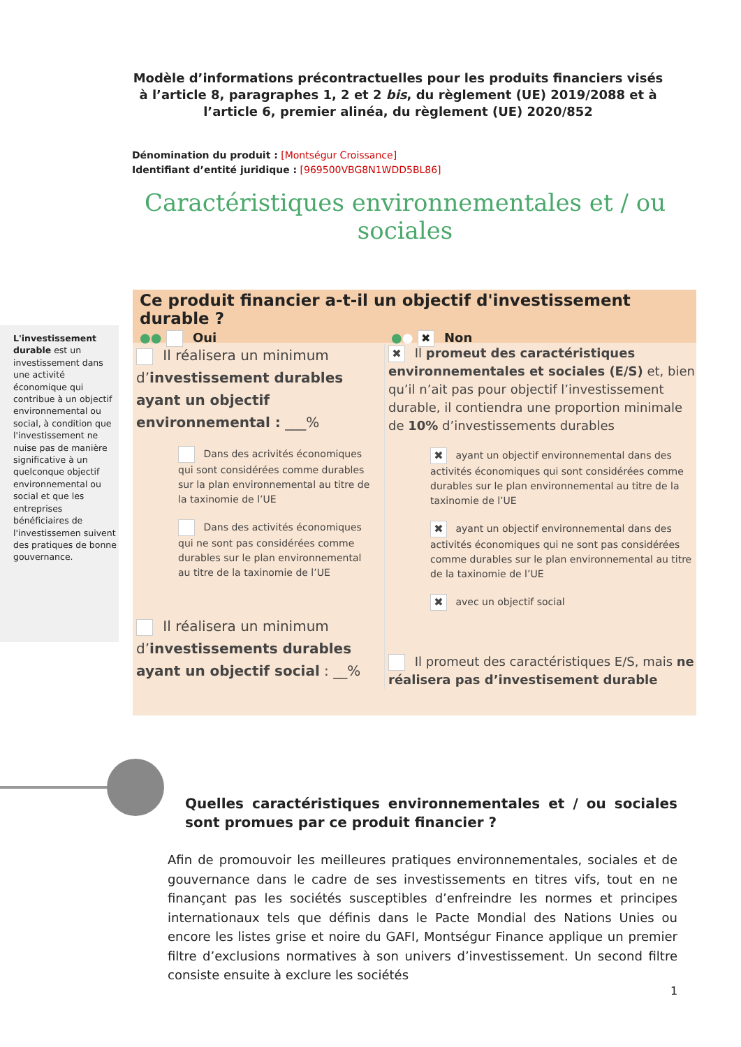Modèle d’informations précontractuelles pour les produits financiers visés à l’article 8, paragraphes 1, 2 et 2 bis, du règlement (UE) 2019/2088 et à l’article 6, premier alinéa, du règlement (UE) 2020/852
Dénomination du produit : [Montségur Croissance]
Identifiant d’entité juridique : [969500VBG8N1WDD5BL86]
Caractéristiques environnementales et / ou sociales
L'investissement durable est un investissement dans une activité économique qui contribue à un objectif environnemental ou social, à condition que l'investissement ne nuise pas de manière significative à un quelconque objectif environnemental ou social et que les entreprises bénéficiaires de l'investissemen suivent des pratiques de bonne gouvernance.
Ce produit financier a-t-il un objectif d'investissement durable ?
●● Oui ●● ✖ Non
Il réalisera un minimum d’investissement durables ayant un objectif environnemental : ___%
Dans des acrivités économiques qui sont considérées comme durables sur la plan environnemental au titre de la taxinomie de l’UE
Dans des activités économiques qui ne sont pas considérées comme durables sur le plan environnemental au titre de la taxinomie de l’UE
Il réalisera un minimum d’investissements durables ayant un objectif social : __%
✖ Il promeut des caractéristiques environnementales et sociales (E/S) et, bien qu’il n’ait pas pour objectif l’investissement durable, il contiendra une proportion minimale de 10% d’investissements durables
✖ ayant un objectif environnemental dans des activités économiques qui sont considérées comme durables sur le plan environnemental au titre de la taxinomie de l’UE
✖ ayant un objectif environnemental dans des activités économiques qui ne sont pas considérées comme durables sur le plan environnemental au titre de la taxinomie de l’UE
✖ avec un objectif social
Il promeut des caractéristiques E/S, mais ne réalisera pas d’investisement durable
Quelles caractéristiques environnementales et / ou sociales sont promues par ce produit financier ?
Afin de promouvoir les meilleures pratiques environnementales, sociales et de gouvernance dans le cadre de ses investissements en titres vifs, tout en ne finançant pas les sociétés susceptibles d’enfreindre les normes et principes internationaux tels que définis dans le Pacte Mondial des Nations Unies ou encore les listes grise et noire du GAFI, Montségur Finance applique un premier filtre d’exclusions normatives à son univers d’investissement. Un second filtre consiste ensuite à exclure les sociétés
1